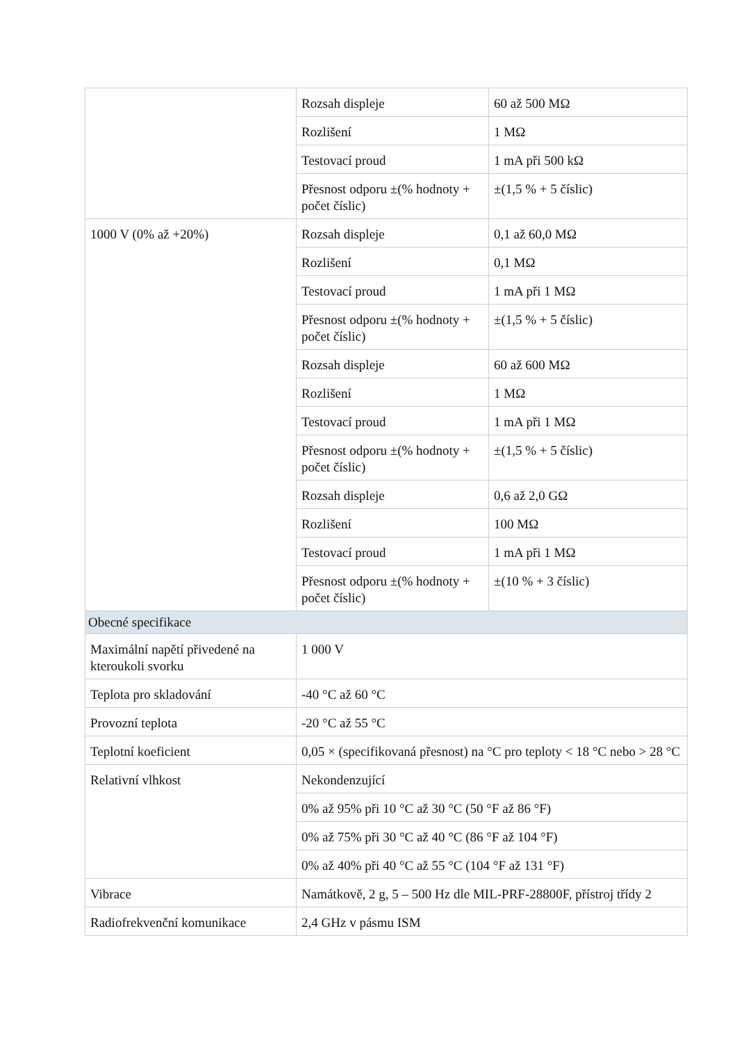| | Rozsah displeje | 60 až 500 MΩ |
| | Rozlišení | 1 MΩ |
| | Testovací proud | 1 mA při 500 kΩ |
| | Přesnost odporu ±(% hodnoty + počet číslic) | ±(1,5 % + 5 číslic) |
| 1000 V (0% až +20%) | Rozsah displeje | 0,1 až 60,0 MΩ |
| | Rozlišení | 0,1 MΩ |
| | Testovací proud | 1 mA při 1 MΩ |
| | Přesnost odporu ±(% hodnoty + počet číslic) | ±(1,5 % + 5 číslic) |
| | Rozsah displeje | 60 až 600 MΩ |
| | Rozlišení | 1 MΩ |
| | Testovací proud | 1 mA při 1 MΩ |
| | Přesnost odporu ±(% hodnoty + počet číslic) | ±(1,5 % + 5 číslic) |
| | Rozsah displeje | 0,6 až 2,0 GΩ |
| | Rozlišení | 100 MΩ |
| | Testovací proud | 1 mA při 1 MΩ |
| | Přesnost odporu ±(% hodnoty + počet číslic) | ±(10 % + 3 číslic) |
| Obecné specifikace | | |
| Maximální napětí přivedené na kteroukoli svorku | 1 000 V | |
| Teplota pro skladování | -40 °C až 60 °C | |
| Provozní teplota | -20 °C až 55 °C | |
| Teplotní koeficient | 0,05 × (specifikovaná přesnost) na °C pro teploty < 18 °C nebo > 28 °C | |
| Relativní vlhkost | Nekondenzující | |
| | 0% až 95% při 10 °C až 30 °C (50 °F až 86 °F) | |
| | 0% až 75% při 30 °C až 40 °C (86 °F až 104 °F) | |
| | 0% až 40% při 40 °C až 55 °C (104 °F až 131 °F) | |
| Vibrace | Namátkově, 2 g, 5 – 500 Hz dle MIL-PRF-28800F, přístroj třídy 2 | |
| Radiofrekvenční komunikace | 2,4 GHz v pásmu ISM | |